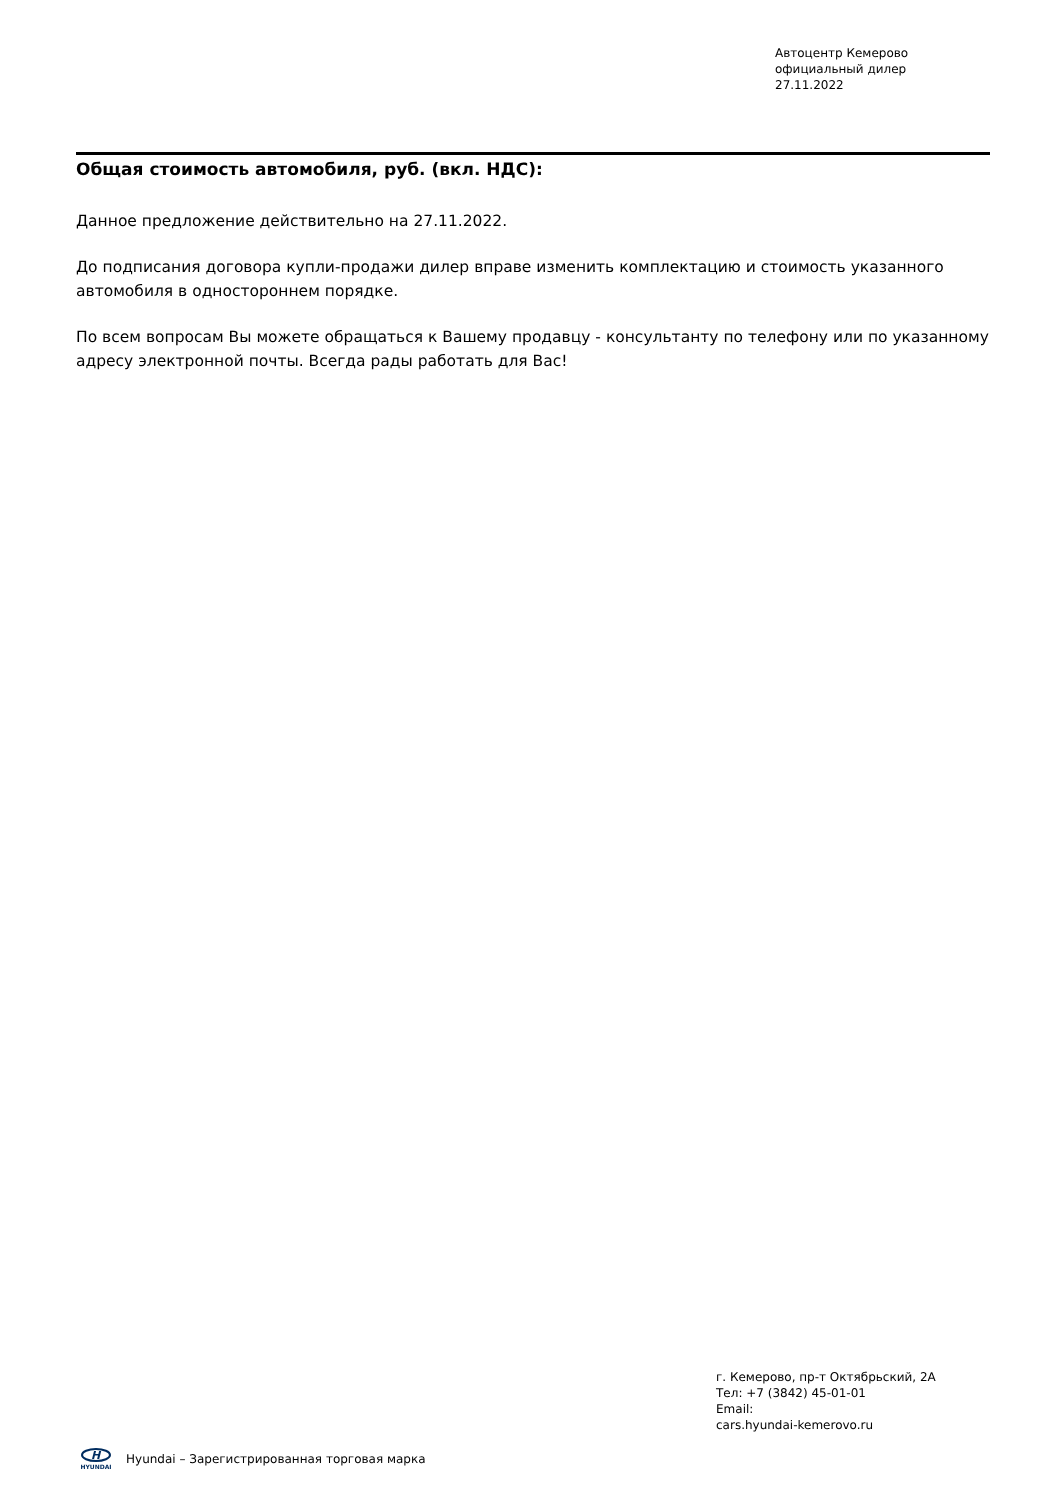Автоцентр Кемерово
официальный дилер
27.11.2022
Общая стоимость автомобиля, руб. (вкл. НДС):
Данное предложение действительно на 27.11.2022.
До подписания договора купли-продажи дилер вправе изменить комплектацию и стоимость указанного автомобиля в одностороннем порядке.
По всем вопросам Вы можете обращаться к Вашему продавцу - консультанту по телефону или по указанному адресу электронной почты. Всегда рады работать для Вас!
г. Кемерово, пр-т Октябрьский, 2А
Тел: +7 (3842) 45-01-01
Email:
cars.hyundai-kemerovo.ru
H
HYUNDAI
Hyundai – Зарегистрированная торговая марка